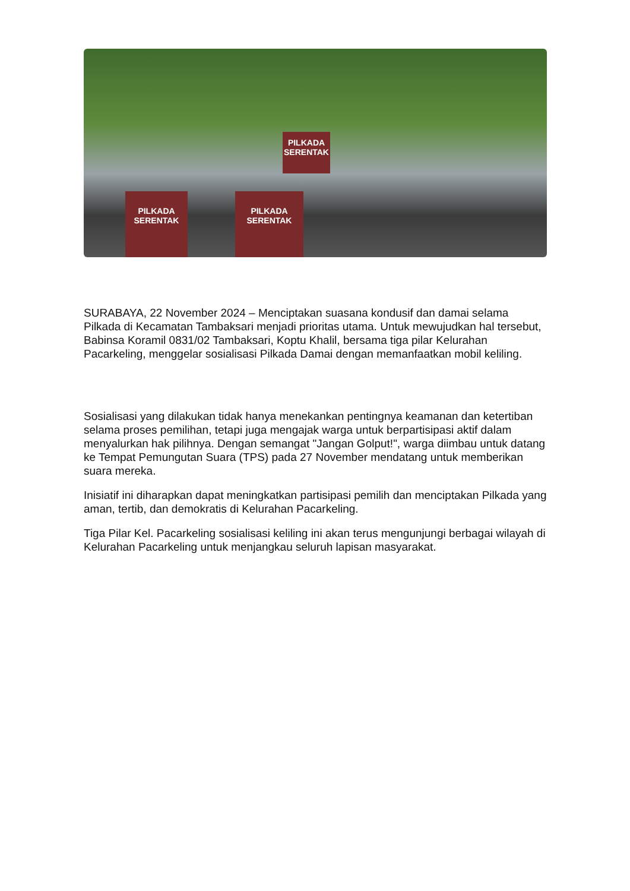PILKADA SERENTAK
PILKADA SERENTAK
PILKADA SERENTAK
SURABAYA, 22 November 2024 – Menciptakan suasana kondusif dan damai selama Pilkada di Kecamatan Tambaksari menjadi prioritas utama. Untuk mewujudkan hal tersebut, Babinsa Koramil 0831/02 Tambaksari, Koptu Khalil, bersama tiga pilar Kelurahan Pacarkeling, menggelar sosialisasi Pilkada Damai dengan memanfaatkan mobil keliling.
Sosialisasi yang dilakukan tidak hanya menekankan pentingnya keamanan dan ketertiban selama proses pemilihan, tetapi juga mengajak warga untuk berpartisipasi aktif dalam menyalurkan hak pilihnya. Dengan semangat "Jangan Golput!", warga diimbau untuk datang ke Tempat Pemungutan Suara (TPS) pada 27 November mendatang untuk memberikan suara mereka.
Inisiatif ini diharapkan dapat meningkatkan partisipasi pemilih dan menciptakan Pilkada yang aman, tertib, dan demokratis di Kelurahan Pacarkeling.
Tiga Pilar Kel. Pacarkeling sosialisasi keliling ini akan terus mengunjungi berbagai wilayah di Kelurahan Pacarkeling untuk menjangkau seluruh lapisan masyarakat.